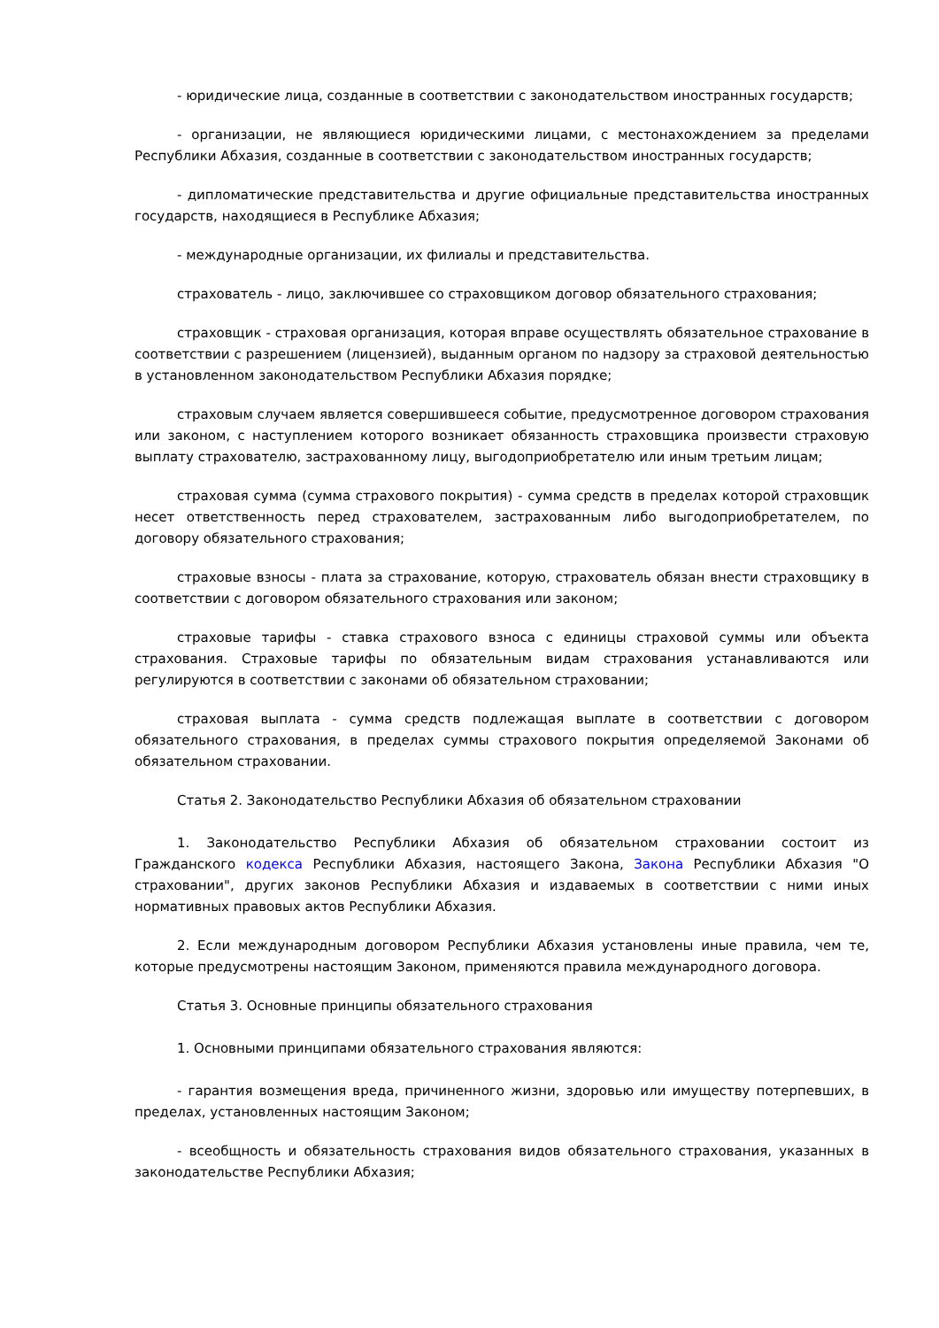- юридические лица, созданные в соответствии с законодательством иностранных государств;
- организации, не являющиеся юридическими лицами, с местонахождением за пределами Республики Абхазия, созданные в соответствии с законодательством иностранных государств;
- дипломатические представительства и другие официальные представительства иностранных государств, находящиеся в Республике Абхазия;
- международные организации, их филиалы и представительства.
страхователь - лицо, заключившее со страховщиком договор обязательного страхования;
страховщик - страховая организация, которая вправе осуществлять обязательное страхование в соответствии с разрешением (лицензией), выданным органом по надзору за страховой деятельностью в установленном законодательством Республики Абхазия порядке;
страховым случаем является совершившееся событие, предусмотренное договором страхования или законом, с наступлением которого возникает обязанность страховщика произвести страховую выплату страхователю, застрахованному лицу, выгодоприобретателю или иным третьим лицам;
страховая сумма (сумма страхового покрытия) - сумма средств в пределах которой страховщик несет ответственность перед страхователем, застрахованным либо выгодоприобретателем, по договору обязательного страхования;
страховые взносы - плата за страхование, которую, страхователь обязан внести страховщику в соответствии с договором обязательного страхования или законом;
страховые тарифы - ставка страхового взноса с единицы страховой суммы или объекта страхования. Страховые тарифы по обязательным видам страхования устанавливаются или регулируются в соответствии с законами об обязательном страховании;
страховая выплата - сумма средств подлежащая выплате в соответствии с договором обязательного страхования, в пределах суммы страхового покрытия определяемой Законами об обязательном страховании.
Статья 2. Законодательство Республики Абхазия об обязательном страховании
1. Законодательство Республики Абхазия об обязательном страховании состоит из Гражданского кодекса Республики Абхазия, настоящего Закона, Закона Республики Абхазия "О страховании", других законов Республики Абхазия и издаваемых в соответствии с ними иных нормативных правовых актов Республики Абхазия.
2. Если международным договором Республики Абхазия установлены иные правила, чем те, которые предусмотрены настоящим Законом, применяются правила международного договора.
Статья 3. Основные принципы обязательного страхования
1. Основными принципами обязательного страхования являются:
- гарантия возмещения вреда, причиненного жизни, здоровью или имуществу потерпевших, в пределах, установленных настоящим Законом;
- всеобщность и обязательность страхования видов обязательного страхования, указанных в законодательстве Республики Абхазия;